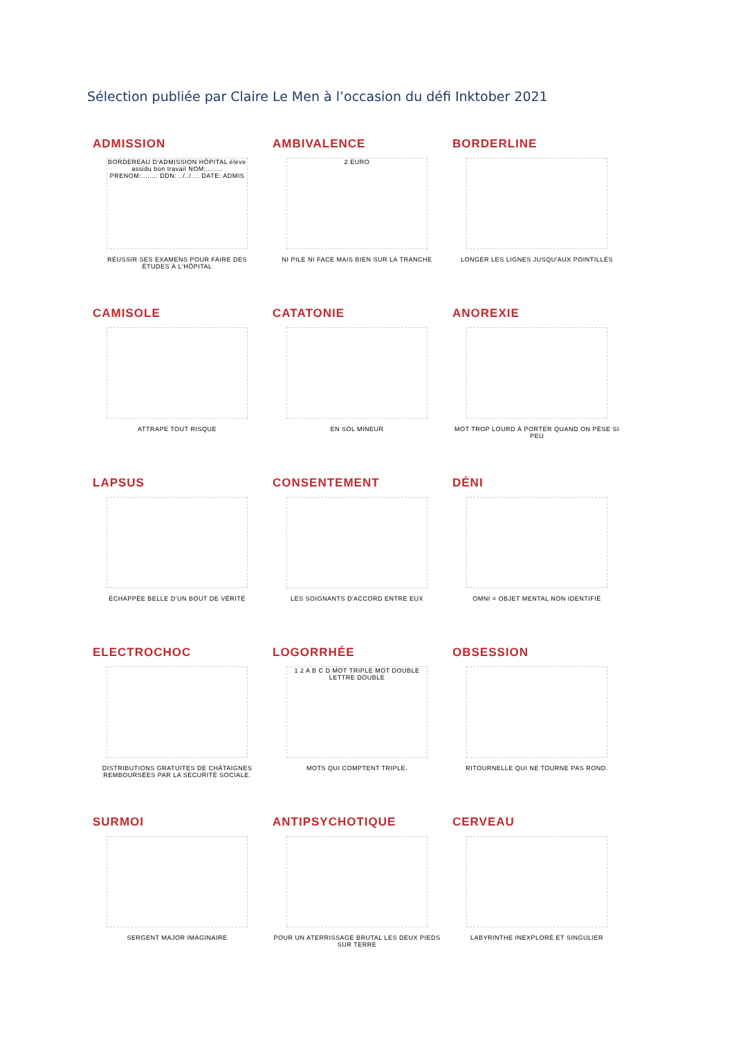Sélection publiée par Claire Le Men à l’occasion du défi Inktober 2021
ADMISSION
BORDEREAU D'ADMISSION HÔPITAL élève assidu bon travail NOM:........ PRENOM:........ DDN: ../../.... DATE: ADMIS
RÉUSSIR SES EXAMENS POUR FAIRE DES ÉTUDES À L'HÔPITAL
AMBIVALENCE
2 EURO
NI PILE NI FACE MAIS BIEN SUR LA TRANCHE
BORDERLINE
LONGER LES LIGNES JUSQU'AUX POINTILLÉS
CAMISOLE
ATTRAPE TOUT RISQUE
CATATONIE
EN SOL MINEUR
ANOREXIE
MOT TROP LOURD À PORTER QUAND ON PÈSE SI PEU
LAPSUS
ÉCHAPPÉE BELLE D'UN BOUT DE VÉRITÉ
CONSENTEMENT
LES SOIGNANTS D'ACCORD ENTRE EUX
DÉNI
OMNI = OBJET MENTAL NON IDENTIFIÉ
ELECTROCHOC
DISTRIBUTIONS GRATUITES DE CHÂTAIGNES REMBOURSÉES PAR LA SÉCURITÉ SOCIALE.
LOGORRHÉE
1 2 A B C D MOT TRIPLE MOT DOUBLE LETTRE DOUBLE
MOTS QUI COMPTENT TRIPLE.
OBSESSION
RITOURNELLE QUI NE TOURNE PAS ROND.
SURMOI
SERGENT MAJOR IMAGINAIRE
ANTIPSYCHOTIQUE
POUR UN ATERRISSAGE BRUTAL LES DEUX PIEDS SUR TERRE
CERVEAU
LABYRINTHE INEXPLORÉ ET SINGULIER